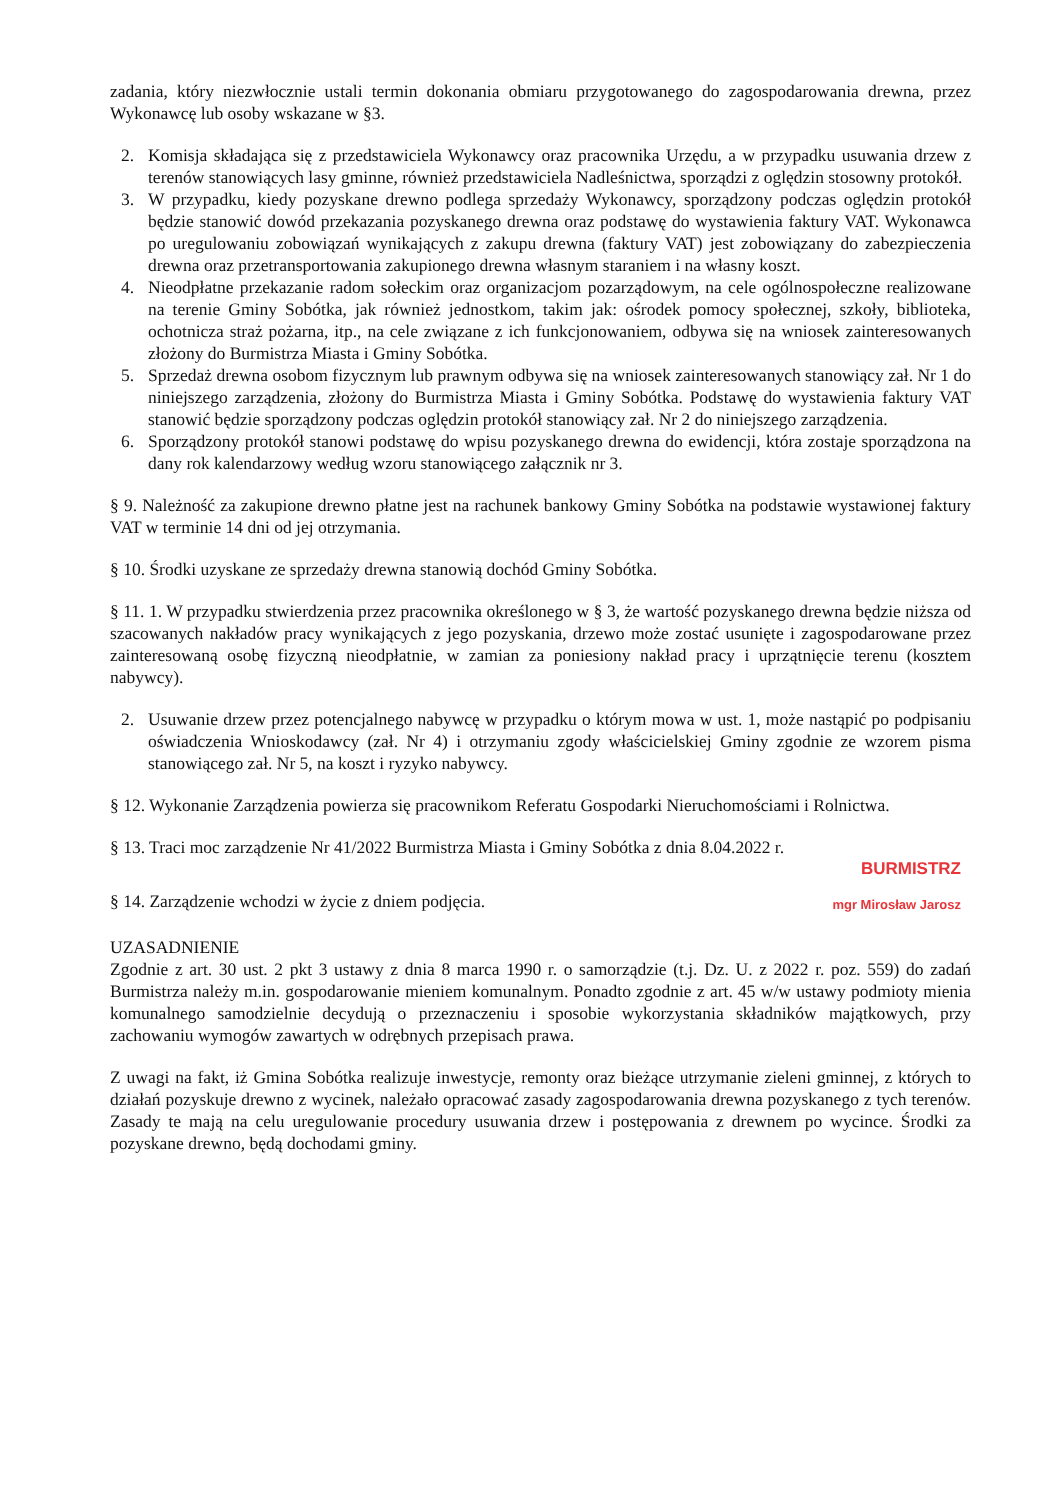zadania, który niezwłocznie ustali termin dokonania obmiaru przygotowanego do zagospodarowania drewna, przez Wykonawcę lub osoby wskazane w §3.
2. Komisja składająca się z przedstawiciela Wykonawcy oraz pracownika Urzędu, a w przypadku usuwania drzew z terenów stanowiących lasy gminne, również przedstawiciela Nadleśnictwa, sporządzi z oględzin stosowny protokół.
3. W przypadku, kiedy pozyskane drewno podlega sprzedaży Wykonawcy, sporządzony podczas oględzin protokół będzie stanowić dowód przekazania pozyskanego drewna oraz podstawę do wystawienia faktury VAT. Wykonawca po uregulowaniu zobowiązań wynikających z zakupu drewna (faktury VAT) jest zobowiązany do zabezpieczenia drewna oraz przetransportowania zakupionego drewna własnym staraniem i na własny koszt.
4. Nieodpłatne przekazanie radom sołeckim oraz organizacjom pozarządowym, na cele ogólnospołeczne realizowane na terenie Gminy Sobótka, jak również jednostkom, takim jak: ośrodek pomocy społecznej, szkoły, biblioteka, ochotnicza straż pożarna, itp., na cele związane z ich funkcjonowaniem, odbywa się na wniosek zainteresowanych złożony do Burmistrza Miasta i Gminy Sobótka.
5. Sprzedaż drewna osobom fizycznym lub prawnym odbywa się na wniosek zainteresowanych stanowiący zał. Nr 1 do niniejszego zarządzenia, złożony do Burmistrza Miasta i Gminy Sobótka. Podstawę do wystawienia faktury VAT stanowić będzie sporządzony podczas oględzin protokół stanowiący zał. Nr 2 do niniejszego zarządzenia.
6. Sporządzony protokół stanowi podstawę do wpisu pozyskanego drewna do ewidencji, która zostaje sporządzona na dany rok kalendarzowy według wzoru stanowiącego załącznik nr 3.
§ 9. Należność za zakupione drewno płatne jest na rachunek bankowy Gminy Sobótka na podstawie wystawionej faktury VAT w terminie 14 dni od jej otrzymania.
§ 10. Środki uzyskane ze sprzedaży drewna stanowią dochód Gminy Sobótka.
§ 11. 1. W przypadku stwierdzenia przez pracownika określonego w § 3, że wartość pozyskanego drewna będzie niższa od szacowanych nakładów pracy wynikających z jego pozyskania, drzewo może zostać usunięte i zagospodarowane przez zainteresowaną osobę fizyczną nieodpłatnie, w zamian za poniesiony nakład pracy i uprzątnięcie terenu (kosztem nabywcy).
2. Usuwanie drzew przez potencjalnego nabywcę w przypadku o którym mowa w ust. 1, może nastąpić po podpisaniu oświadczenia Wnioskodawcy (zał. Nr 4) i otrzymaniu zgody właścicielskiej Gminy zgodnie ze wzorem pisma stanowiącego zał. Nr 5, na koszt i ryzyko nabywcy.
§ 12. Wykonanie Zarządzenia powierza się pracownikom Referatu Gospodarki Nieruchomościami i Rolnictwa.
§ 13. Traci moc zarządzenie Nr 41/2022 Burmistrza Miasta i Gminy Sobótka z dnia 8.04.2022 r.
BURMISTRZ
§ 14. Zarządzenie wchodzi w życie z dniem podjęcia. mgr Mirosław Jarosz
UZASADNIENIE
Zgodnie z art. 30 ust. 2 pkt 3 ustawy z dnia 8 marca 1990 r. o samorządzie (t.j. Dz. U. z 2022 r. poz. 559) do zadań Burmistrza należy m.in. gospodarowanie mieniem komunalnym. Ponadto zgodnie z art. 45 w/w ustawy podmioty mienia komunalnego samodzielnie decydują o przeznaczeniu i sposobie wykorzystania składników majątkowych, przy zachowaniu wymogów zawartych w odrębnych przepisach prawa.
Z uwagi na fakt, iż Gmina Sobótka realizuje inwestycje, remonty oraz bieżące utrzymanie zieleni gminnej, z których to działań pozyskuje drewno z wycinek, należało opracować zasady zagospodarowania drewna pozyskanego z tych terenów. Zasady te mają na celu uregulowanie procedury usuwania drzew i postępowania z drewnem po wycince. Środki za pozyskane drewno, będą dochodami gminy.